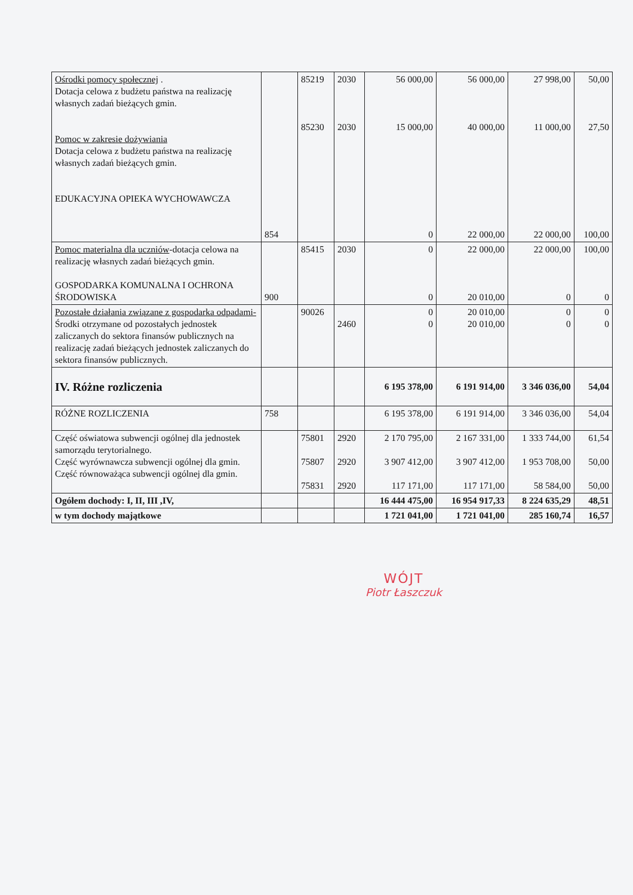| Ośrodki pomocy społecznej . Dotacja celowa z budżetu państwa na realizację własnych zadań bieżących gmin. Pomoc w zakresie dożywiania Dotacja celowa z budżetu państwa na realizację własnych zadań bieżących gmin. EDUKACYJNA OPIEKA WYCHOWAWCZA | 854 | 85219 85230 | 2030 2030 | 56 000,00 15 000,00 0 | 56 000,00 40 000,00 22 000,00 | 27 998,00 11 000,00 22 000,00 | 50,00 27,50 100,00 |
| Pomoc materialna dla uczniów -dotacja celowa na realizację własnych zadań bieżących gmin. GOSPODARKA KOMUNALNA I OCHRONA ŚRODOWISKA | 900 | 85415 | 2030 | 0 0 | 22 000,00 20 010,00 | 22 000,00 0 | 100,00 0 |
| Pozostałe działania związane z gospodarka odpadami- Środki otrzymane od pozostałych jednostek zaliczanych do sektora finansów publicznych na realizację zadań bieżących jednostek zaliczanych do sektora finansów publicznych. | | 90026 | 2460 | 0 0 | 20 010,00 20 010,00 | 0 0 | 0 0 |
| IV. Różne rozliczenia | | | | 6 195 378,00 | 6 191 914,00 | 3 346 036,00 | 54,04 |
| RÓŻNE ROZLICZENIA | 758 | | | 6 195 378,00 | 6 191 914,00 | 3 346 036,00 | 54,04 |
| Część oświatowa subwencji ogólnej dla jednostek samorządu terytorialnego. Część wyrównawcza subwencji ogólnej dla gmin. Część równoważąca subwencji ogólnej dla gmin. | | 75801 75807 75831 | 2920 2920 2920 | 2 170 795,00 3 907 412,00 117 171,00 | 2 167 331,00 3 907 412,00 117 171,00 | 1 333 744,00 1 953 708,00 58 584,00 | 61,54 50,00 50,00 |
| Ogółem dochody: I, II, III ,IV, | | | | 16 444 475,00 | 16 954 917,33 | 8 224 635,29 | 48,51 |
| w tym dochody majątkowe | | | | 1 721 041,00 | 1 721 041,00 | 285 160,74 | 16,57 |
WÓJT
Piotr Łaszczuk